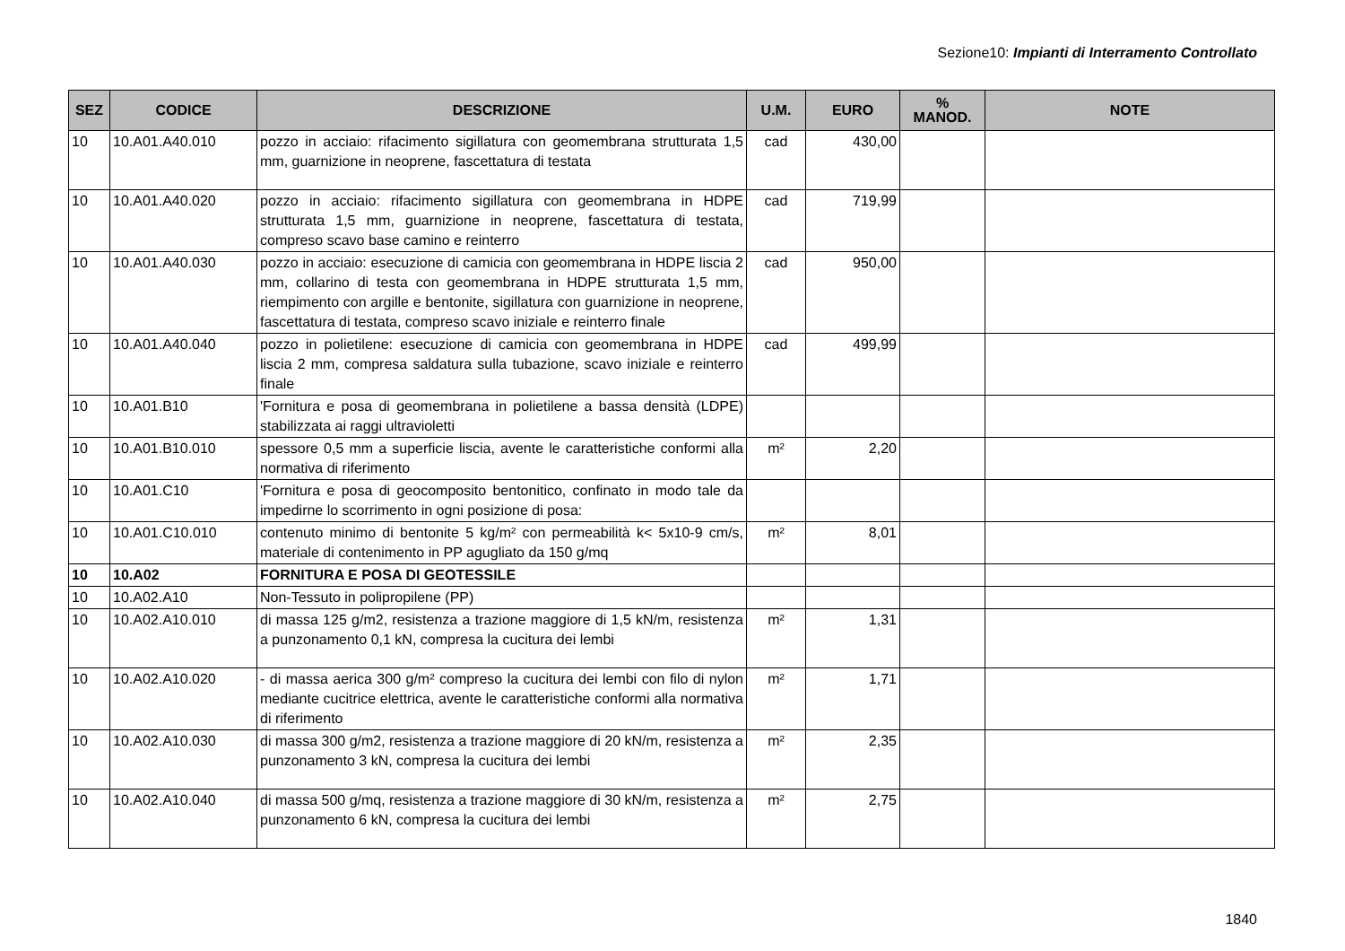Sezione10: Impianti di Interramento Controllato
| SEZ | CODICE | DESCRIZIONE | U.M. | EURO | % MANOD. | NOTE |
| --- | --- | --- | --- | --- | --- | --- |
| 10 | 10.A01.A40.010 | pozzo in acciaio: rifacimento sigillatura con geomembrana strutturata 1,5 mm, guarnizione in neoprene, fascettatura di testata | cad | 430,00 | | |
| 10 | 10.A01.A40.020 | pozzo in acciaio: rifacimento sigillatura con geomembrana in HDPE strutturata 1,5 mm, guarnizione in neoprene, fascettatura di testata, compreso scavo base camino e reinterro | cad | 719,99 | | |
| 10 | 10.A01.A40.030 | pozzo in acciaio: esecuzione di camicia con geomembrana in HDPE liscia 2 mm, collarino di testa con geomembrana in HDPE strutturata 1,5 mm, riempimento con argille e bentonite, sigillatura con guarnizione in neoprene, fascettatura di testata, compreso scavo iniziale e reinterro finale | cad | 950,00 | | |
| 10 | 10.A01.A40.040 | pozzo in polietilene: esecuzione di camicia con geomembrana in HDPE liscia 2 mm, compresa saldatura sulla tubazione, scavo iniziale e reinterro finale | cad | 499,99 | | |
| 10 | 10.A01.B10 | 'Fornitura e posa di geomembrana in polietilene a bassa densità (LDPE) stabilizzata ai raggi ultravioletti | | | | |
| 10 | 10.A01.B10.010 | spessore 0,5 mm a superficie liscia, avente le caratteristiche conformi alla normativa di riferimento | m² | 2,20 | | |
| 10 | 10.A01.C10 | 'Fornitura e posa di geocomposito bentonitico, confinato in modo tale da impedirne lo scorrimento in ogni posizione di posa: | | | | |
| 10 | 10.A01.C10.010 | contenuto minimo di bentonite 5 kg/m² con permeabilità k< 5x10-9 cm/s, materiale di contenimento in PP agugliato da 150 g/mq | m² | 8,01 | | |
| 10 | 10.A02 | FORNITURA E POSA DI GEOTESSILE | | | | |
| 10 | 10.A02.A10 | Non-Tessuto in polipropilene (PP) | | | | |
| 10 | 10.A02.A10.010 | di massa 125 g/m2, resistenza a trazione maggiore di 1,5 kN/m, resistenza a punzonamento 0,1 kN, compresa la cucitura dei lembi | m² | 1,31 | | |
| 10 | 10.A02.A10.020 | - di massa aerica 300 g/m² compreso la cucitura dei lembi con filo di nylon mediante cucitrice elettrica, avente le caratteristiche conformi alla normativa di riferimento | m² | 1,71 | | |
| 10 | 10.A02.A10.030 | di massa 300 g/m2, resistenza a trazione maggiore di 20 kN/m, resistenza a punzonamento 3 kN, compresa la cucitura dei lembi | m² | 2,35 | | |
| 10 | 10.A02.A10.040 | di massa 500 g/mq, resistenza a trazione maggiore di 30 kN/m, resistenza a punzonamento 6 kN, compresa la cucitura dei lembi | m² | 2,75 | | |
1840